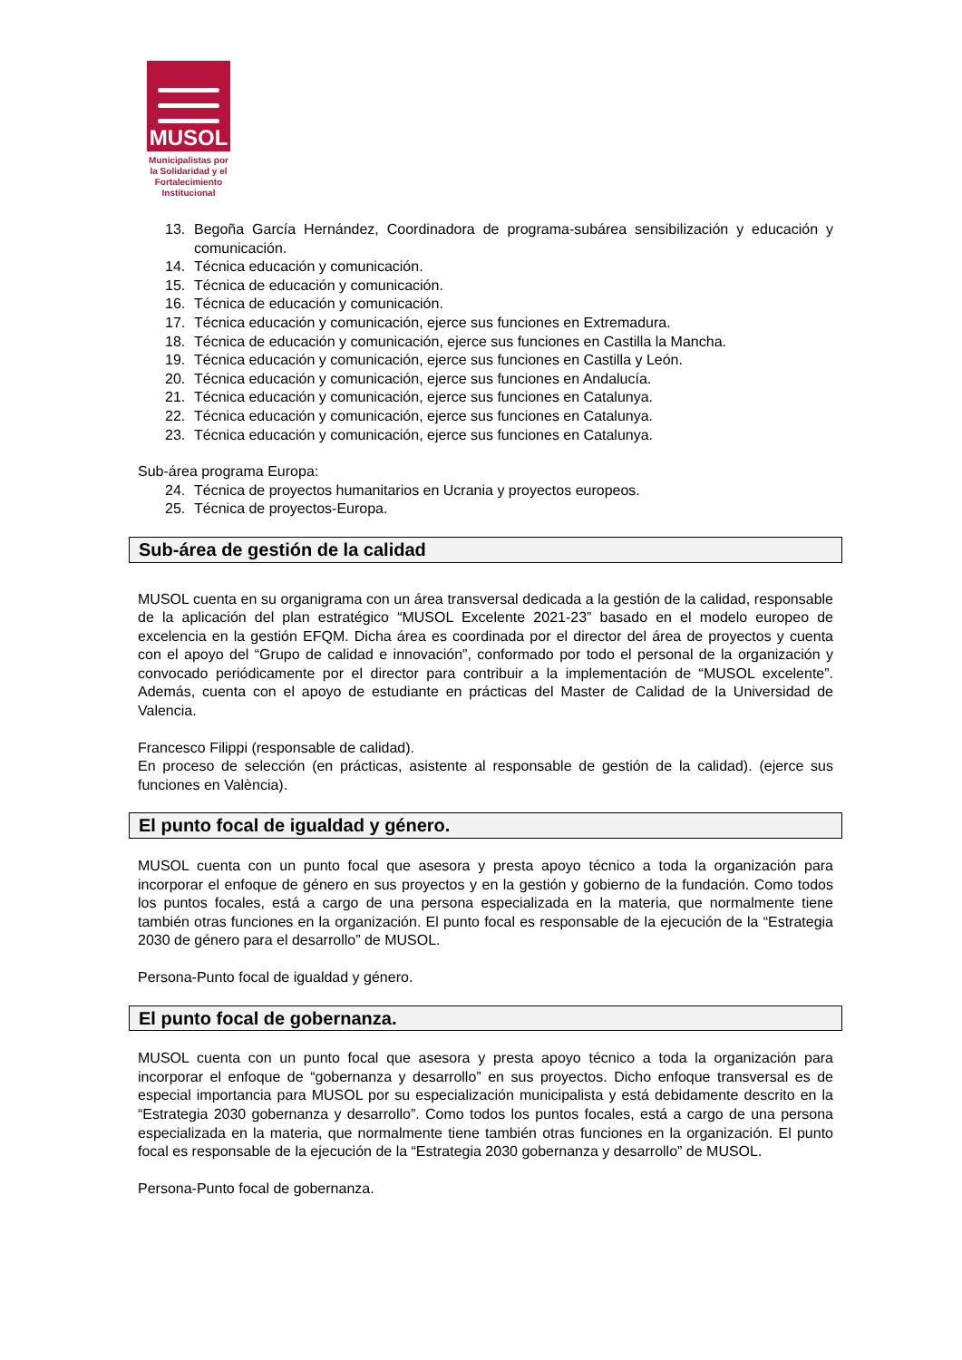MUSOL
Municipalistas por la Solidaridad y el Fortalecimiento Institucional
13. Begoña García Hernández, Coordinadora de programa-subárea sensibilización y educación y comunicación.
14. Técnica educación y comunicación.
15. Técnica de educación y comunicación.
16. Técnica de educación y comunicación.
17. Técnica educación y comunicación, ejerce sus funciones en Extremadura.
18. Técnica de educación y comunicación, ejerce sus funciones en Castilla la Mancha.
19. Técnica educación y comunicación, ejerce sus funciones en Castilla y León.
20. Técnica educación y comunicación, ejerce sus funciones en Andalucía.
21. Técnica educación y comunicación, ejerce sus funciones en Catalunya.
22. Técnica educación y comunicación, ejerce sus funciones en Catalunya.
23. Técnica educación y comunicación, ejerce sus funciones en Catalunya.
Sub-área programa Europa:
24. Técnica de proyectos humanitarios en Ucrania y proyectos europeos.
25. Técnica de proyectos-Europa.
Sub-área de gestión de la calidad
MUSOL cuenta en su organigrama con un área transversal dedicada a la gestión de la calidad, responsable de la aplicación del plan estratégico “MUSOL Excelente 2021-23” basado en el modelo europeo de excelencia en la gestión EFQM. Dicha área es coordinada por el director del área de proyectos y cuenta con el apoyo del “Grupo de calidad e innovación”, conformado por todo el personal de la organización y convocado periódicamente por el director para contribuir a la implementación de “MUSOL excelente”. Además, cuenta con el apoyo de estudiante en prácticas del Master de Calidad de la Universidad de Valencia.
Francesco Filippi (responsable de calidad).
En proceso de selección (en prácticas, asistente al responsable de gestión de la calidad). (ejerce sus funciones en València).
El punto focal de igualdad y género.
MUSOL cuenta con un punto focal que asesora y presta apoyo técnico a toda la organización para incorporar el enfoque de género en sus proyectos y en la gestión y gobierno de la fundación. Como todos los puntos focales, está a cargo de una persona especializada en la materia, que normalmente tiene también otras funciones en la organización. El punto focal es responsable de la ejecución de la “Estrategia 2030 de género para el desarrollo” de MUSOL.
Persona-Punto focal de igualdad y género.
El punto focal de gobernanza.
MUSOL cuenta con un punto focal que asesora y presta apoyo técnico a toda la organización para incorporar el enfoque de “gobernanza y desarrollo” en sus proyectos. Dicho enfoque transversal es de especial importancia para MUSOL por su especialización municipalista y está debidamente descrito en la “Estrategia 2030 gobernanza y desarrollo”. Como todos los puntos focales, está a cargo de una persona especializada en la materia, que normalmente tiene también otras funciones en la organización. El punto focal es responsable de la ejecución de la “Estrategia 2030 gobernanza y desarrollo” de MUSOL.
Persona-Punto focal de gobernanza.